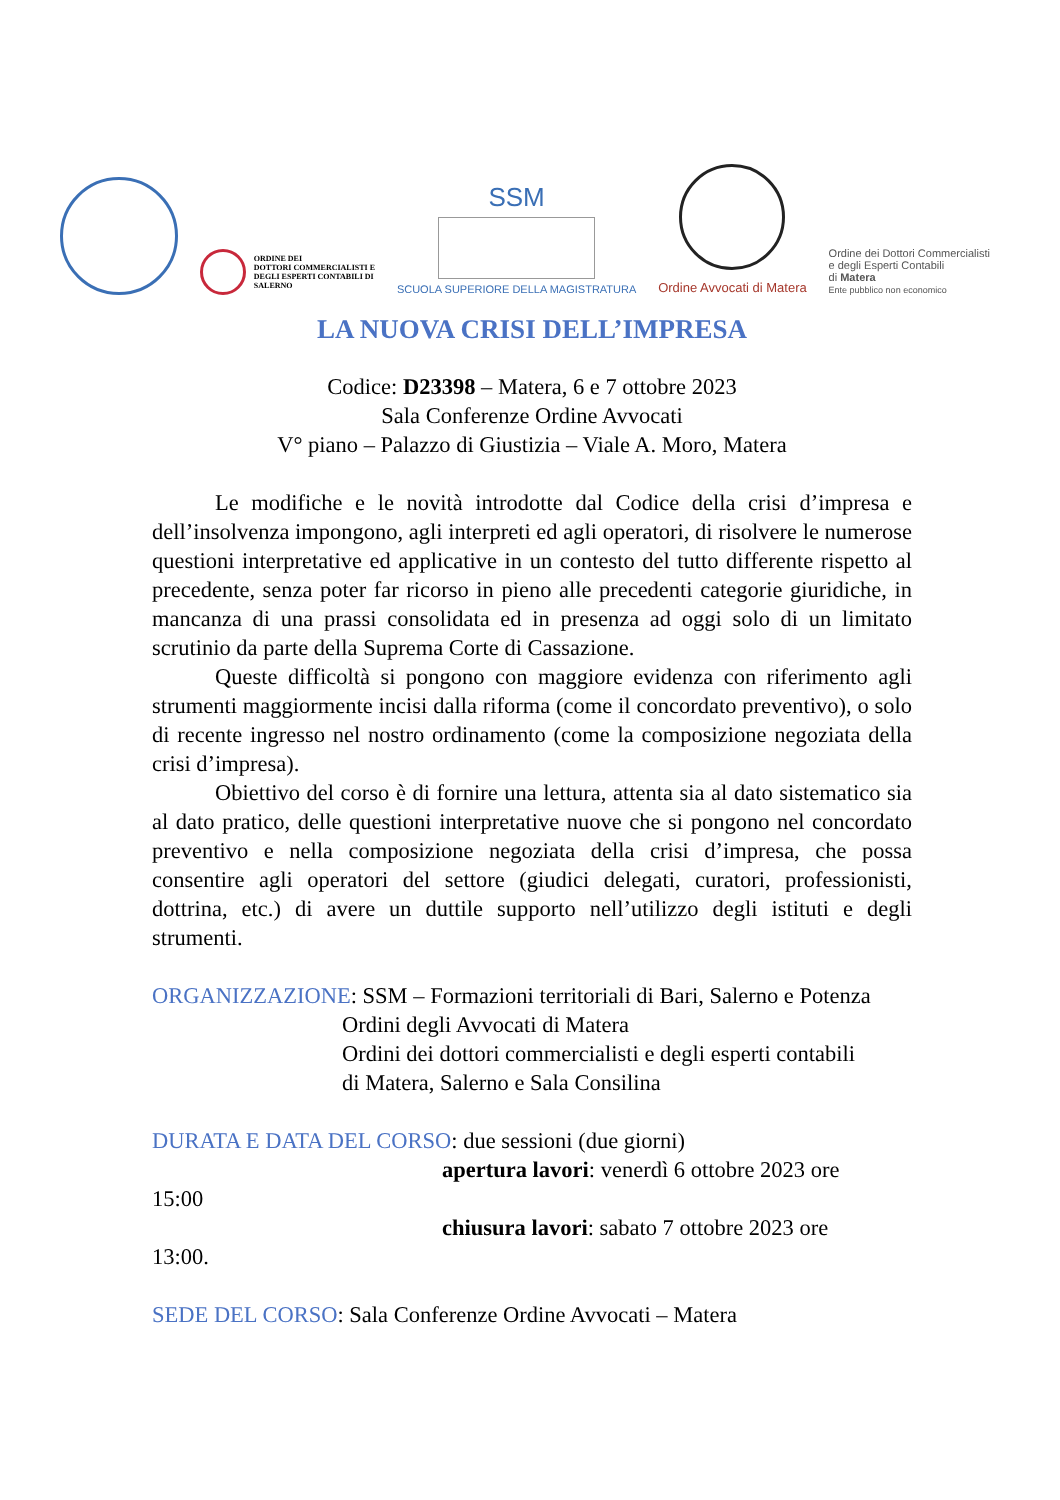ORDINE DEI
DOTTORI COMMERCIALISTI E
DEGLI ESPERTI CONTABILI DI
SALERNO
SSM
SCUOLA SUPERIORE DELLA MAGISTRATURA
Ordine Avvocati di Matera
Ordine dei Dottori Commercialisti
e degli Esperti Contabili
di Matera
Ente pubblico non economico
LA NUOVA CRISI DELL’IMPRESA
Codice: D23398 – Matera, 6 e 7 ottobre 2023
Sala Conferenze Ordine Avvocati
V° piano – Palazzo di Giustizia – Viale A. Moro, Matera
Le modifiche e le novità introdotte dal Codice della crisi d’impresa e dell’insolvenza impongono, agli interpreti ed agli operatori, di risolvere le numerose questioni interpretative ed applicative in un contesto del tutto differente rispetto al precedente, senza poter far ricorso in pieno alle precedenti categorie giuridiche, in mancanza di una prassi consolidata ed in presenza ad oggi solo di un limitato scrutinio da parte della Suprema Corte di Cassazione.
Queste difficoltà si pongono con maggiore evidenza con riferimento agli strumenti maggiormente incisi dalla riforma (come il concordato preventivo), o solo di recente ingresso nel nostro ordinamento (come la composizione negoziata della crisi d’impresa).
Obiettivo del corso è di fornire una lettura, attenta sia al dato sistematico sia al dato pratico, delle questioni interpretative nuove che si pongono nel concordato preventivo e nella composizione negoziata della crisi d’impresa, che possa consentire agli operatori del settore (giudici delegati, curatori, professionisti, dottrina, etc.) di avere un duttile supporto nell’utilizzo degli istituti e degli strumenti.
ORGANIZZAZIONE: SSM – Formazioni territoriali di Bari, Salerno e Potenza
Ordini degli Avvocati di Matera
Ordini dei dottori commercialisti e degli esperti contabili
di Matera, Salerno e Sala Consilina
DURATA E DATA DEL CORSO: due sessioni (due giorni)
apertura lavori: venerdì 6 ottobre 2023 ore
15:00
chiusura lavori: sabato 7 ottobre 2023 ore
13:00.
SEDE DEL CORSO: Sala Conferenze Ordine Avvocati – Matera